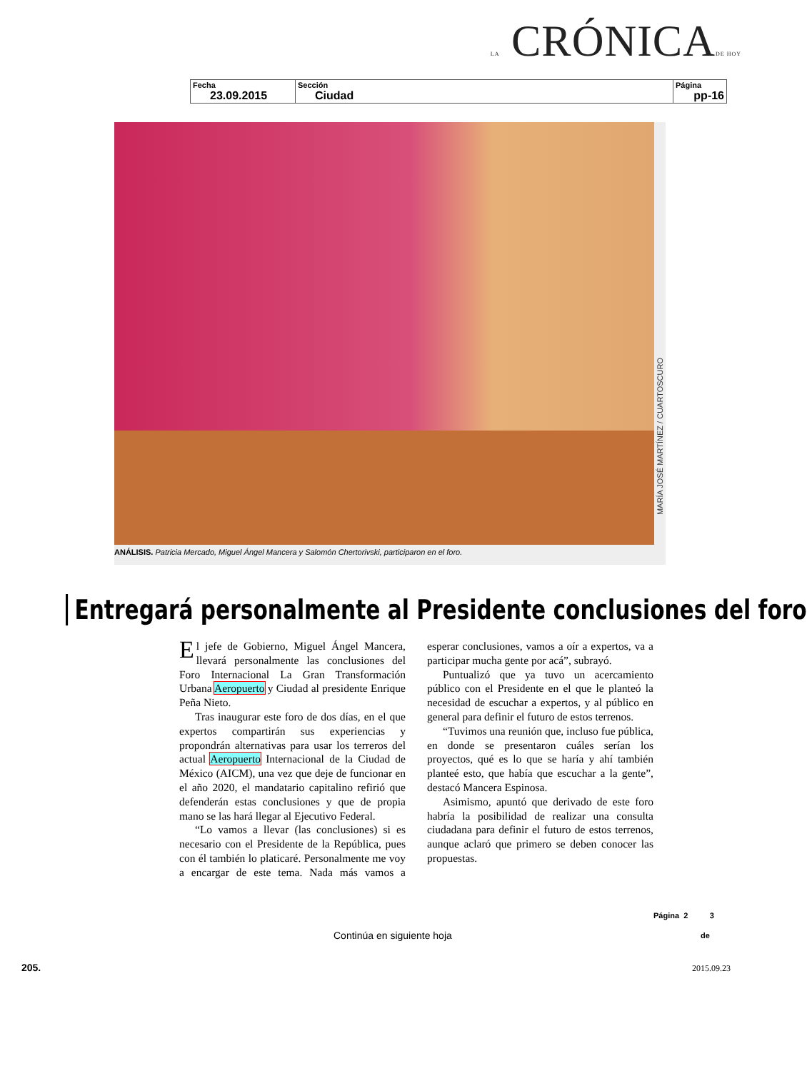LA CRÓNICADE HOY
| Fecha 23.09.2015 | Sección Ciudad | Página pp-16 |
MARÍA JOSÉ MARTÍNEZ / CUARTOSCURO
ANÁLISIS. Patricia Mercado, Miguel Ángel Mancera y Salomón Chertorivski, participaron en el foro.
Entregará personalmente al Presidente conclusiones del foro
El jefe de Gobierno, Miguel Ángel Mancera, llevará personalmente las conclusiones del Foro Internacional La Gran Transformación Urbana Aeropuerto y Ciudad al presidente Enrique Peña Nieto.
Tras inaugurar este foro de dos días, en el que expertos compartirán sus experiencias y propondrán alternativas para usar los terreros del actual Aeropuerto Internacional de la Ciudad de México (AICM), una vez que deje de funcionar en el año 2020, el mandatario capitalino refirió que defenderán estas conclusiones y que de propia mano se las hará llegar al Ejecutivo Federal.
“Lo vamos a llevar (las conclusiones) si es necesario con el Presidente de la República, pues con él también lo platicaré. Personalmente me voy a encargar de este tema. Nada más vamos a esperar conclusiones, vamos a oír a expertos, va a participar mucha gente por acá”, subrayó.
Puntualizó que ya tuvo un acercamiento público con el Presidente en el que le planteó la necesidad de escuchar a expertos, y al público en general para definir el futuro de estos terrenos.
“Tuvimos una reunión que, incluso fue pública, en donde se presentaron cuáles serían los proyectos, qué es lo que se haría y ahí también planteé esto, que había que escuchar a la gente”, destacó Mancera Espinosa.
Asimismo, apuntó que derivado de este foro habría la posibilidad de realizar una consulta ciudadana para definir el futuro de estos terrenos, aunque aclaró que primero se deben conocer las propuestas.
Página 2 3
Continúa en siguiente hoja de
205. 2015.09.23